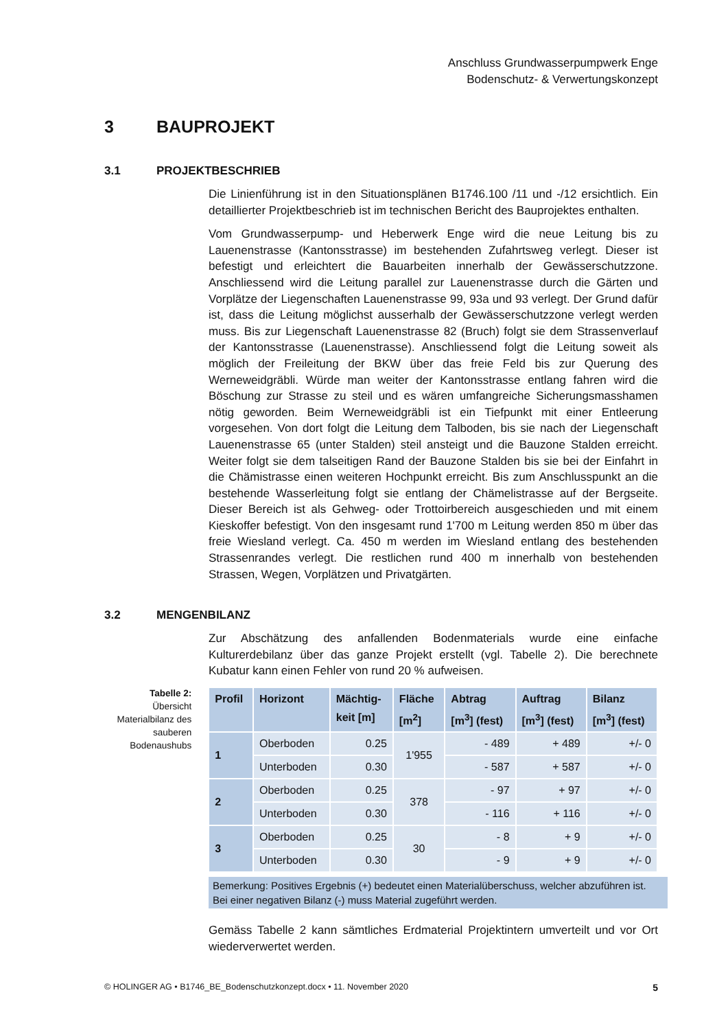Anschluss Grundwasserpumpwerk Enge
Bodenschutz- & Verwertungskonzept
3 BAUPROJEKT
3.1 PROJEKTBESCHRIEB
Die Linienführung ist in den Situationsplänen B1746.100 /11 und -/12 ersichtlich. Ein detaillierter Projektbeschrieb ist im technischen Bericht des Bauprojektes enthalten.
Vom Grundwasserpump- und Heberwerk Enge wird die neue Leitung bis zu Lauenenstrasse (Kantonsstrasse) im bestehenden Zufahrtsweg verlegt. Dieser ist befestigt und erleichtert die Bauarbeiten innerhalb der Gewässerschutzzone. Anschliessend wird die Leitung parallel zur Lauenenstrasse durch die Gärten und Vorplätze der Liegenschaften Lauenenstrasse 99, 93a und 93 verlegt. Der Grund dafür ist, dass die Leitung möglichst ausserhalb der Gewässerschutzzone verlegt werden muss. Bis zur Liegenschaft Lauenenstrasse 82 (Bruch) folgt sie dem Strassenverlauf der Kantonsstrasse (Lauenenstrasse). Anschliessend folgt die Leitung soweit als möglich der Freileitung der BKW über das freie Feld bis zur Querung des Werneweidgräbli. Würde man weiter der Kantonsstrasse entlang fahren wird die Böschung zur Strasse zu steil und es wären umfangreiche Sicherungsmasshamen nötig geworden. Beim Werneweidgräbli ist ein Tiefpunkt mit einer Entleerung vorgesehen. Von dort folgt die Leitung dem Talboden, bis sie nach der Liegenschaft Lauenenstrasse 65 (unter Stalden) steil ansteigt und die Bauzone Stalden erreicht. Weiter folgt sie dem talseitigen Rand der Bauzone Stalden bis sie bei der Einfahrt in die Chämistrasse einen weiteren Hochpunkt erreicht. Bis zum Anschlusspunkt an die bestehende Wasserleitung folgt sie entlang der Chämelistrasse auf der Bergseite. Dieser Bereich ist als Gehweg- oder Trottoirbereich ausgeschieden und mit einem Kieskoffer befestigt. Von den insgesamt rund 1'700 m Leitung werden 850 m über das freie Wiesland verlegt. Ca. 450 m werden im Wiesland entlang des bestehenden Strassenrandes verlegt. Die restlichen rund 400 m innerhalb von bestehenden Strassen, Wegen, Vorplätzen und Privatgärten.
3.2 MENGENBILANZ
Zur Abschätzung des anfallenden Bodenmaterials wurde eine einfache Kulturerdebilanz über das ganze Projekt erstellt (vgl. Tabelle 2). Die berechnete Kubatur kann einen Fehler von rund 20 % aufweisen.
Tabelle 2:
Übersicht Materialbilanz des sauberen Bodenaushubs
| Profil | Horizont | Mächtig- keit [m] | Fläche [m<sup>2</sup>] | Abtrag [m<sup>3</sup>] (fest) | Auftrag [m<sup>3</sup>] (fest) | Bilanz [m<sup>3</sup>] (fest) |
| --- | --- | --- | --- | --- | --- | --- |
| 1 | Oberboden | 0.25 | 1'955 | - 489 | + 489 | +/- 0 |
| | Unterboden | 0.30 | | - 587 | + 587 | +/- 0 |
| 2 | Oberboden | 0.25 | 378 | - 97 | + 97 | +/- 0 |
| | Unterboden | 0.30 | | - 116 | + 116 | +/- 0 |
| 3 | Oberboden | 0.25 | 30 | - 8 | + 9 | +/- 0 |
| | Unterboden | 0.30 | | - 9 | + 9 | +/- 0 |
Bemerkung: Positives Ergebnis (+) bedeutet einen Materialüberschuss, welcher abzuführen ist. Bei einer negativen Bilanz (-) muss Material zugeführt werden.
Gemäss Tabelle 2 kann sämtliches Erdmaterial Projektintern umverteilt und vor Ort wiederverwertet werden.
© HOLINGER AG • B1746_BE_Bodenschutzkonzept.docx • 11. November 2020 5